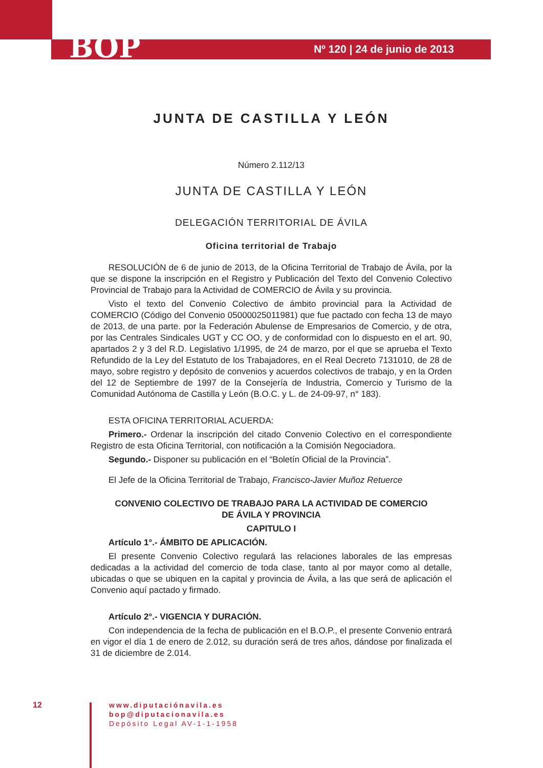BOP
Nº 120 | 24 de junio de 2013
JUNTA DE CASTILLA Y LEÓN
Número 2.112/13
JUNTA DE CASTILLA Y LEÓN
DELEGACIÓN TERRITORIAL DE ÁVILA
Oficina territorial de Trabajo
RESOLUCIÓN de 6 de junio de 2013, de la Oficina Territorial de Trabajo de Ávila, por la que se dispone la inscripción en el Registro y Publicación del Texto del Convenio Colectivo Provincial de Trabajo para la Actividad de COMERCIO de Ávila y su provincia.
Visto el texto del Convenio Colectivo de ámbito provincial para la Actividad de COMERCIO (Código del Convenio 05000025011981) que fue pactado con fecha 13 de mayo de 2013, de una parte. por la Federación Abulense de Empresarios de Comercio, y de otra, por las Centrales Sindicales UGT y CC OO, y de conformidad con lo dispuesto en el art. 90, apartados 2 y 3 del R.D. Legislativo 1/1995, de 24 de marzo, por el que se aprueba el Texto Refundido de la Ley del Estatuto de los Trabajadores, en el Real Decreto 7131010, de 28 de mayo, sobre registro y depósito de convenios y acuerdos colectivos de trabajo, y en la Orden del 12 de Septiembre de 1997 de la Consejería de Industria, Comercio y Turismo de la Comunidad Autónoma de Castilla y León (B.O.C. y L. de 24-09-97, n° 183).
ESTA OFICINA TERRITORIAL ACUERDA:
Primero.- Ordenar la inscripción del citado Convenio Colectivo en el correspondiente Registro de esta Oficina Territorial, con notificación a la Comisión Negociadora.
Segundo.- Disponer su publicación en el “Boletín Oficial de la Provincia”.
El Jefe de la Oficina Territorial de Trabajo, Francisco-Javier Muñoz Retuerce
CONVENIO COLECTIVO DE TRABAJO PARA LA ACTIVIDAD DE COMERCIO
DE ÁVILA Y PROVINCIA
CAPITULO I
Artículo 1°.- ÁMBITO DE APLICACIÓN.
El presente Convenio Colectivo regulará las relaciones laborales de las empresas dedicadas a la actividad del comercio de toda clase, tanto al por mayor como al detalle, ubicadas o que se ubiquen en la capital y provincia de Ávila, a las que será de aplicación el Convenio aquí pactado y firmado.
Artículo 2°.- VIGENCIA Y DURACIÓN.
Con independencia de la fecha de publicación en el B.O.P., el presente Convenio entrará en vigor el día 1 de enero de 2.012, su duración será de tres años, dándose por finalizada el 31 de diciembre de 2.014.
12
www.diputaciónavila.es
bop@diputacionavila.es
Depósito Legal AV-1-1-1958